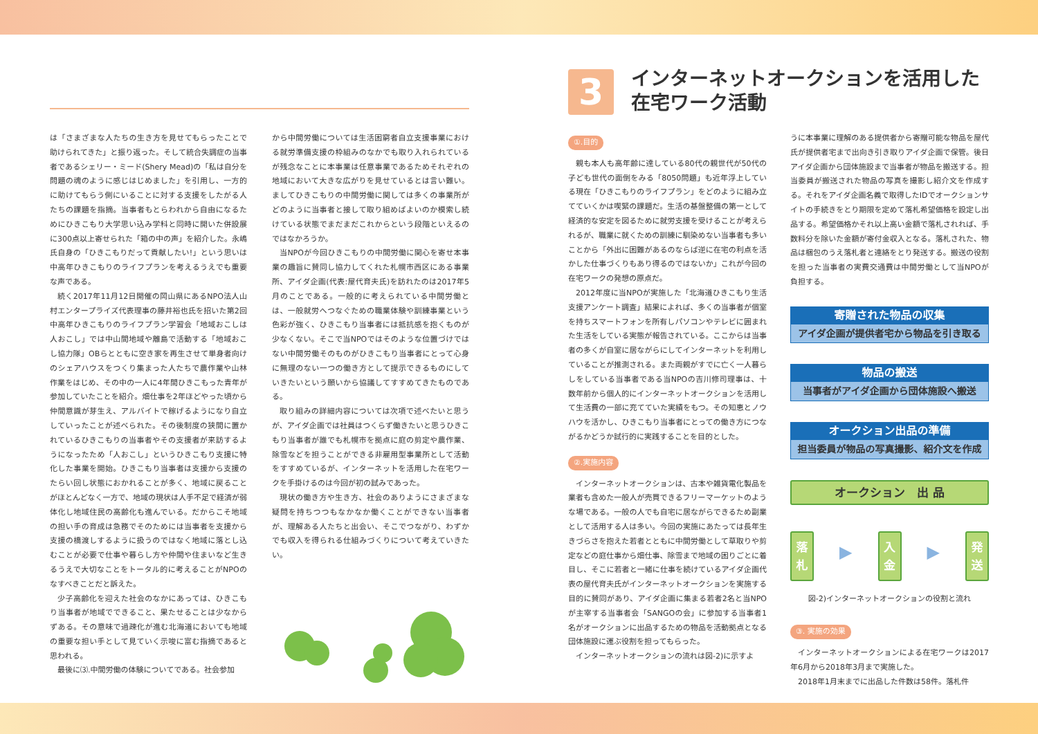は「さまざまな人たちの生き方を見せてもらったことで助けられてきた」と振り返った。そして統合失調症の当事者であるシェリー・ミード(Shery Mead)の「私は自分を問題の魂のように感じはじめました」を引用し、一方的に助けてもらう側にいることに対する支援をしたがる人たちの課題を指摘。当事者もとらわれから自由になるためにひきこもり大学思い込み学科と同時に開いた併設展に300点以上寄せられた「箱の中の声」を紹介した。永嶋氏自身の「ひきこもりだって貢献したい!」という思いは中高年ひきこもりのライフプランを考えるうえでも重要な声である。
続く2017年11月12日開催の岡山県にあるNPO法人山村エンタープライズ代表理事の藤井裕也氏を招いた第2回中高年ひきこもりのライフプラン学習会「地域おこしは人おこし」では中山間地域や離島で活動する「地域おこし協力隊」OBらとともに空き家を再生させて単身者向けのシェアハウスをつくり集まった人たちで農作業や山林作業をはじめ、その中の一人に4年間ひきこもった青年が参加していたことを紹介。畑仕事を2年ほどやった頃から仲間意識が芽生え、アルバイトで稼げるようになり自立していったことが述べられた。その後制度の狭間に置かれているひきこもりの当事者やその支援者が来訪するようになったため「人おこし」というひきこもり支援に特化した事業を開始。ひきこもり当事者は支援から支援のたらい回し状態におかれることが多く、地域に戻ることがほとんどなく一方で、地域の現状は人手不足で経済が弱体化し地域住民の高齢化も進んでいる。だからこそ地域の担い手の育成は急務でそのためには当事者を支援から支援の橋渡しするように扱うのではなく地域に落とし込むことが必要で仕事や暮らし方や仲間や住まいなど生きるうえで大切なことをトータル的に考えることがNPOのなすべきことだと訴えた。
少子高齢化を迎えた社会のなかにあっては、ひきこもり当事者が地域でできること、果たせることは少なからずある。その意味で過疎化が進む北海道においても地域の重要な担い手として見ていく示唆に富む指摘であると思われる。
最後に⑶.中間労働の体験についてである。社会参加
から中間労働については生活困窮者自立支援事業における就労準備支援の枠組みのなかでも取り入れられているが残念なことに本事業は任意事業であるためそれぞれの地域において大きな広がりを見せているとは言い難い。ましてひきこもりの中間労働に関しては多くの事業所がどのように当事者と接して取り組めばよいのか模索し続けている状態でまだまだこれからという段階といえるのではなかろうか。
当NPOが今回ひきこもりの中間労働に関心を寄せ本事業の趣旨に賛同し協力してくれた札幌市西区にある事業所、アイダ企画(代表:屋代育夫氏)を訪れたのは2017年5月のことである。一般的に考えられている中間労働とは、一般就労へつなぐための職業体験や訓練事業という色彩が強く、ひきこもり当事者には抵抗感を抱くものが少なくない。そこで当NPOではそのような位置づけではない中間労働そのものがひきこもり当事者にとって心身に無理のない一つの働き方として提示できるものにしていきたいという願いから協議してすすめてきたものである。
取り組みの詳細内容については次項で述べたいと思うが、アイダ企画では社員はつくらず働きたいと思うひきこもり当事者が誰でも札幌市を拠点に庭の剪定や農作業、除雪などを担うことができる非雇用型事業所として活動をすすめているが、インターネットを活用した在宅ワークを手掛けるのは今回が初の試みであった。
現状の働き方や生き方、社会のありようにさまざまな疑問を持ちつつもなかなか働くことができない当事者が、理解ある人たちと出会い、そこでつながり、わずかでも収入を得られる仕組みづくりについて考えていきたい。
3
インターネットオークションを活用した
在宅ワーク活動
①.目的
親も本人も高年齢に達している80代の親世代が50代の子ども世代の面倒をみる「8050問題」も近年浮上している現在「ひきこもりのライフプラン」をどのように組み立てていくかは喫緊の課題だ。生活の基盤整備の第一として経済的な安定を図るために就労支援を受けることが考えられるが、職業に就くための訓練に馴染めない当事者も多いことから「外出に困難があるのならば逆に在宅の利点を活かした仕事づくりもあり得るのではないか」これが今回の在宅ワークの発想の原点だ。
2012年度に当NPOが実施した「北海道ひきこもり生活支援アンケート調査」結果によれば、多くの当事者が個室を持ちスマートフォンを所有しパソコンやテレビに囲まれた生活をしている実態が報告されている。ここからは当事者の多くが自室に居ながらにしてインターネットを利用していることが推測される。また両親がすでに亡く一人暮らしをしている当事者である当NPOの吉川修司理事は、十数年前から個人的にインターネットオークションを活用して生活費の一部に充てていた実績をもつ。その知恵とノウハウを活かし、ひきこもり当事者にとっての働き方につながるかどうか試行的に実践することを目的とした。
②.実施内容
インターネットオークションは、古本や雑貨電化製品を業者も含めた一般人が売買できるフリーマーケットのような場である。一般の人でも自宅に居ながらできるため副業として活用する人は多い。今回の実施にあたっては長年生きづらさを抱えた若者とともに中間労働として草取りや剪定などの庭仕事から畑仕事、除雪まで地域の困りごとに着目し、そこに若者と一緒に仕事を続けているアイダ企画代表の屋代育夫氏がインターネットオークションを実施する目的に賛同があり、アイダ企画に集まる若者2名と当NPOが主宰する当事者会「SANGOの会」に参加する当事者1名がオークションに出品するための物品を活動拠点となる団体施設に運ぶ役割を担ってもらった。
インターネットオークションの流れは図-2)に示すよ
うに本事業に理解のある提供者から寄贈可能な物品を屋代氏が提供者宅まで出向き引き取りアイダ企画で保管。後日アイダ企画から団体施設まで当事者が物品を搬送する。担当委員が搬送された物品の写真を撮影し紹介文を作成する。それをアイダ企画名義で取得したIDでオークションサイトの手続きをとり期限を定めて落札希望価格を設定し出品する。希望価格かそれ以上高い金額で落札されれば、手数料分を除いた金額が寄付金収入となる。落札された、物品は梱包のうえ落札者と連絡をとり発送する。搬送の役割を担った当事者の実費交通費は中間労働として当NPOが負担する。
寄贈された物品の収集
アイダ企画が提供者宅から物品を引き取る
物品の搬送
当事者がアイダ企画から団体施設へ搬送
オークション出品の準備
担当委員が物品の写真撮影、紹介文を作成
オークション　出 品
落
札
▶
入
金
▶
発
送
図-2)インターネットオークションの役割と流れ
③. 実施の効果
インターネットオークションによる在宅ワークは2017年6月から2018年3月まで実施した。
2018年1月末までに出品した件数は58件。落札件